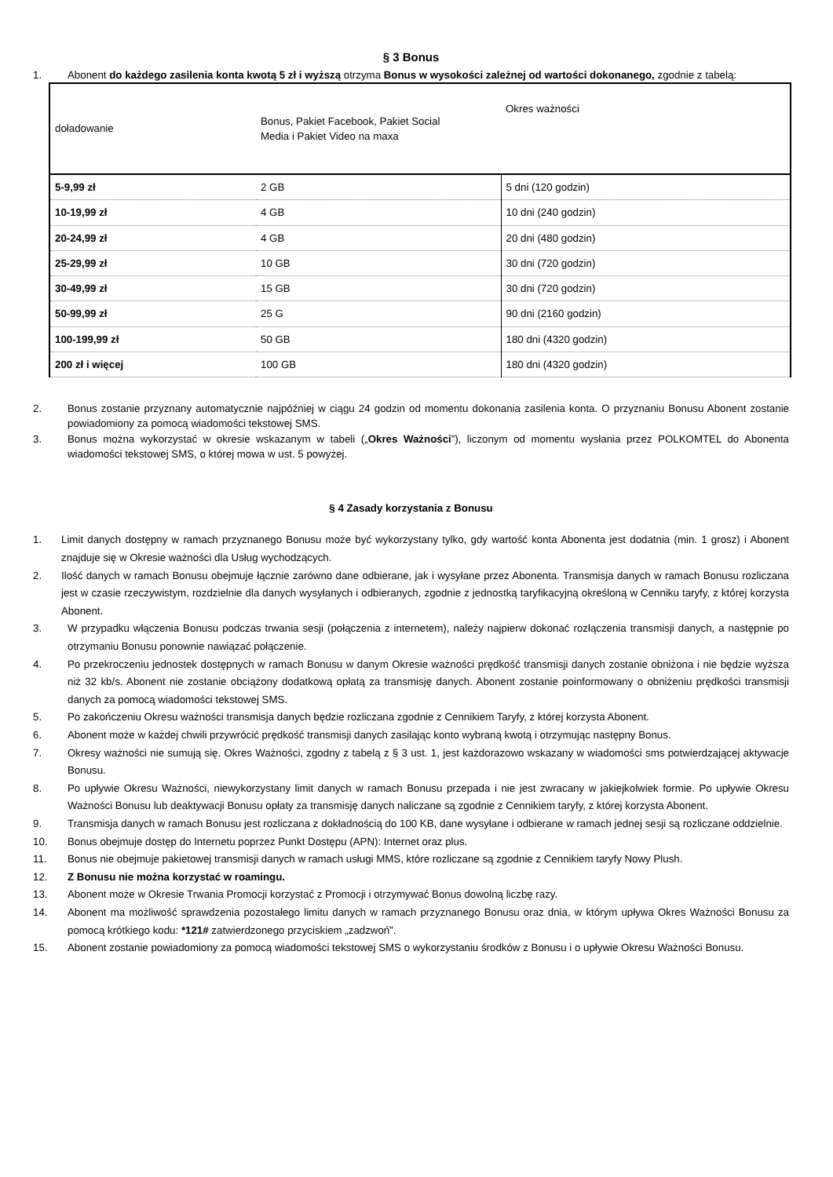§ 3 Bonus
1. Abonent do każdego zasilenia konta kwotą 5 zł i wyższą otrzyma Bonus w wysokości zależnej od wartości dokonanego, zgodnie z tabelą:
| doładowanie | Bonus, Pakiet Facebook, Pakiet Social Media i Pakiet Video na maxa | Okres ważności |
| 5-9,99 zł | 2 GB | 5 dni (120 godzin) |
| 10-19,99 zł | 4 GB | 10 dni (240 godzin) |
| 20-24,99 zł | 4 GB | 20 dni (480 godzin) |
| 25-29,99 zł | 10 GB | 30 dni (720 godzin) |
| 30-49,99 zł | 15 GB | 30 dni (720 godzin) |
| 50-99,99 zł | 25 G | 90 dni (2160 godzin) |
| 100-199,99 zł | 50 GB | 180 dni (4320 godzin) |
| 200 zł i więcej | 100 GB | 180 dni (4320 godzin) |
2. Bonus zostanie przyznany automatycznie najpóźniej w ciągu 24 godzin od momentu dokonania zasilenia konta. O przyznaniu Bonusu Abonent zostanie powiadomiony za pomocą wiadomości tekstowej SMS.
3. Bonus można wykorzystać w okresie wskazanym w tabeli („Okres Ważności”), liczonym od momentu wysłania przez POLKOMTEL do Abonenta wiadomości tekstowej SMS, o której mowa w ust. 5 powyżej.
§ 4 Zasady korzystania z Bonusu
1. Limit danych dostępny w ramach przyznanego Bonusu może być wykorzystany tylko, gdy wartość konta Abonenta jest dodatnia (min. 1 grosz) i Abonent znajduje się w Okresie ważności dla Usług wychodzących.
2. Ilość danych w ramach Bonusu obejmuje łącznie zarówno dane odbierane, jak i wysyłane przez Abonenta. Transmisja danych w ramach Bonusu rozliczana jest w czasie rzeczywistym, rozdzielnie dla danych wysyłanych i odbieranych, zgodnie z jednostką taryfikacyjną określoną w Cenniku taryfy, z której korzysta Abonent.
3. W przypadku włączenia Bonusu podczas trwania sesji (połączenia z internetem), należy najpierw dokonać rozłączenia transmisji danych, a następnie po otrzymaniu Bonusu ponownie nawiązać połączenie.
4. Po przekroczeniu jednostek dostępnych w ramach Bonusu w danym Okresie ważności prędkość transmisji danych zostanie obniżona i nie będzie wyższa niż 32 kb/s. Abonent nie zostanie obciążony dodatkową opłatą za transmisję danych. Abonent zostanie poinformowany o obniżeniu prędkości transmisji danych za pomocą wiadomości tekstowej SMS.
5. Po zakończeniu Okresu ważności transmisja danych będzie rozliczana zgodnie z Cennikiem Taryfy, z której korzysta Abonent.
6. Abonent może w każdej chwili przywrócić prędkość transmisji danych zasilając konto wybraną kwotą i otrzymując następny Bonus.
7. Okresy ważności nie sumują się. Okres Ważności, zgodny z tabelą z § 3 ust. 1, jest każdorazowo wskazany w wiadomości sms potwierdzającej aktywacje Bonusu.
8. Po upływie Okresu Ważności, niewykorzystany limit danych w ramach Bonusu przepada i nie jest zwracany w jakiejkolwiek formie. Po upływie Okresu Ważności Bonusu lub deaktywacji Bonusu opłaty za transmisję danych naliczane są zgodnie z Cennikiem taryfy, z której korzysta Abonent.
9. Transmisja danych w ramach Bonusu jest rozliczana z dokładnością do 100 KB, dane wysyłane i odbierane w ramach jednej sesji są rozliczane oddzielnie.
10. Bonus obejmuje dostęp do Internetu poprzez Punkt Dostępu (APN): Internet oraz plus.
11. Bonus nie obejmuje pakietowej transmisji danych w ramach usługi MMS, które rozliczane są zgodnie z Cennikiem taryfy Nowy Plush.
12. Z Bonusu nie można korzystać w roamingu.
13. Abonent może w Okresie Trwania Promocji korzystać z Promocji i otrzymywać Bonus dowolną liczbę razy.
14. Abonent ma możliwość sprawdzenia pozostałego limitu danych w ramach przyznanego Bonusu oraz dnia, w którym upływa Okres Ważności Bonusu za pomocą krótkiego kodu: *121# zatwierdzonego przyciskiem „zadzwoń”.
15. Abonent zostanie powiadomiony za pomocą wiadomości tekstowej SMS o wykorzystaniu środków z Bonusu i o upływie Okresu Ważności Bonusu.